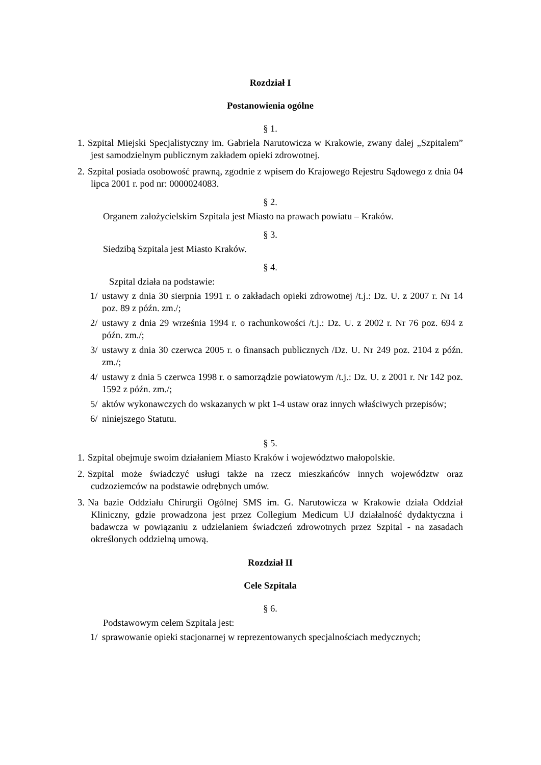Rozdział I
Postanowienia ogólne
§ 1.
1. Szpital Miejski Specjalistyczny im. Gabriela Narutowicza w Krakowie, zwany dalej „Szpitalem” jest samodzielnym publicznym zakładem opieki zdrowotnej.
2. Szpital posiada osobowość prawną, zgodnie z wpisem do Krajowego Rejestru Sądowego z dnia 04 lipca 2001 r. pod nr: 0000024083.
§ 2.
Organem założycielskim Szpitala jest Miasto na prawach powiatu – Kraków.
§ 3.
Siedzibą Szpitala jest Miasto Kraków.
§ 4.
Szpital działa na podstawie:
1/ ustawy z dnia 30 sierpnia 1991 r. o zakładach opieki zdrowotnej /t.j.: Dz. U. z 2007 r. Nr 14 poz. 89 z późn. zm./;
2/ ustawy z dnia 29 września 1994 r. o rachunkowości /t.j.: Dz. U. z 2002 r. Nr 76 poz. 694 z późn. zm./;
3/ ustawy z dnia 30 czerwca 2005 r. o finansach publicznych /Dz. U. Nr 249 poz. 2104 z późn. zm./;
4/ ustawy z dnia 5 czerwca 1998 r. o samorządzie powiatowym /t.j.: Dz. U. z 2001 r. Nr 142 poz. 1592 z późn. zm./;
5/ aktów wykonawczych do wskazanych w pkt 1-4 ustaw oraz innych właściwych przepisów;
6/ niniejszego Statutu.
§ 5.
1. Szpital obejmuje swoim działaniem Miasto Kraków i województwo małopolskie.
2. Szpital może świadczyć usługi także na rzecz mieszkańców innych województw oraz cudzoziemców na podstawie odrębnych umów.
3. Na bazie Oddziału Chirurgii Ogólnej SMS im. G. Narutowicza w Krakowie działa Oddział Kliniczny, gdzie prowadzona jest przez Collegium Medicum UJ działalność dydaktyczna i badawcza w powiązaniu z udzielaniem świadczeń zdrowotnych przez Szpital - na zasadach określonych oddzielną umową.
Rozdział II
Cele Szpitala
§ 6.
Podstawowym celem Szpitala jest:
1/ sprawowanie opieki stacjonarnej w reprezentowanych specjalnościach medycznych;